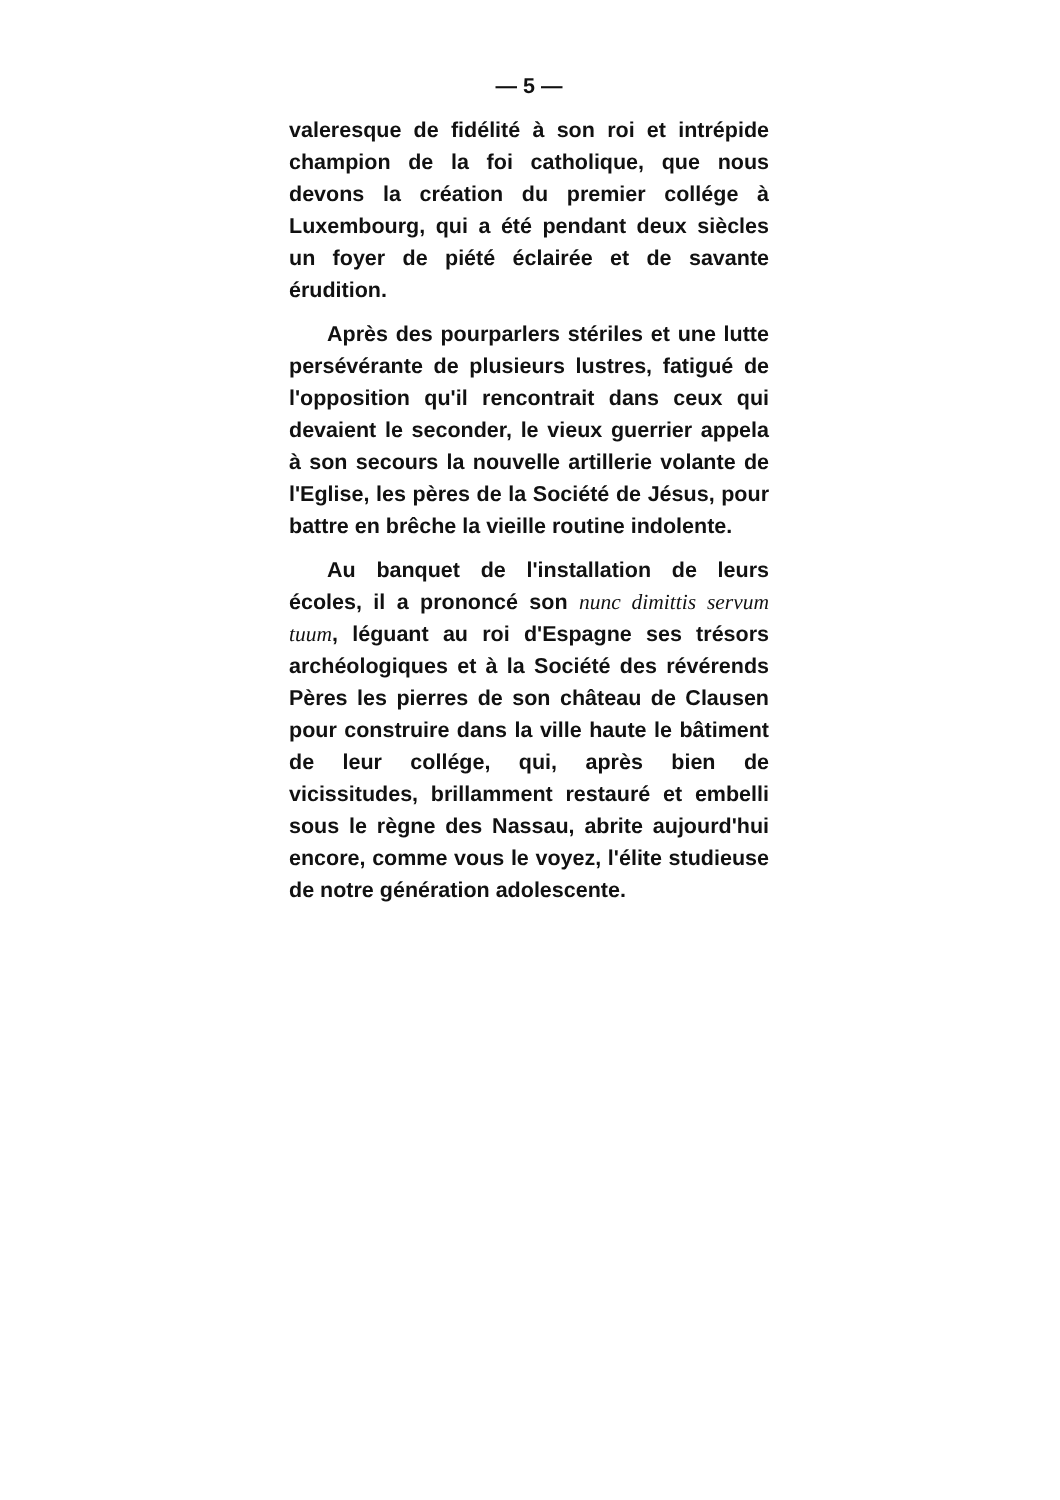— 5 —
valeresque de fidélité à son roi et intrépide champion de la foi catholique, que nous devons la création du premier collége à Luxembourg, qui a été pendant deux siècles un foyer de piété éclairée et de savante érudition.
Après des pourparlers stériles et une lutte persévérante de plusieurs lustres, fatigué de l'opposition qu'il rencontrait dans ceux qui devaient le seconder, le vieux guerrier appela à son secours la nouvelle artillerie volante de l'Eglise, les pères de la Société de Jésus, pour battre en brêche la vieille routine indolente.
Au banquet de l'installation de leurs écoles, il a prononcé son nunc dimittis servum tuum, léguant au roi d'Espagne ses trésors archéologiques et à la Société des révérends Pères les pierres de son château de Clausen pour construire dans la ville haute le bâtiment de leur collége, qui, après bien de vicissitudes, brillamment restauré et embelli sous le règne des Nassau, abrite aujourd'hui encore, comme vous le voyez, l'élite studieuse de notre génération adolescente.